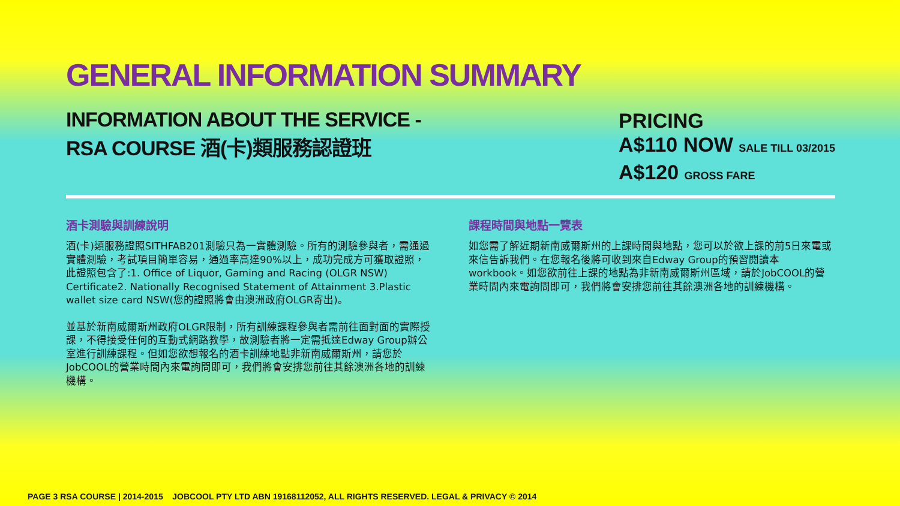GENERAL INFORMATION SUMMARY
INFORMATION ABOUT THE SERVICE -
RSA COURSE 酒(卡)類服務認證班
PRICING
A$110 NOW SALE TILL 03/2015
A$120 GROSS FARE
酒卡測驗與訓練說明
酒(卡)類服務證照SITHFAB201測驗只為一實體測驗。所有的測驗參與者，需通過實體測驗，考試項目簡單容易，通過率高達90%以上，成功完成方可獲取證照，此證照包含了:1. Office of Liquor, Gaming and Racing (OLGR NSW) Certificate2. Nationally Recognised Statement of Attainment 3.Plastic wallet size card NSW(您的證照將會由澳洲政府OLGR寄出)。
並基於新南威爾斯州政府OLGR限制，所有訓練課程參與者需前往面對面的實際授課，不得接受任何的互動式網路教學，故測驗者將一定需抵達Edway Group辦公室進行訓練課程。但如您欲想報名的酒卡訓練地點非新南威爾斯州，請您於JobCOOL的營業時間內來電詢問即可，我們將會安排您前往其餘澳洲各地的訓練機構。
課程時間與地點一覽表
如您需了解近期新南威爾斯州的上課時間與地點，您可以於欲上課的前5日來電或來信告訴我們。在您報名後將可收到來自Edway Group的預習閱讀本workbook。如您欲前往上課的地點為非新南威爾斯州區域，請於JobCOOL的營業時間內來電詢問即可，我們將會安排您前往其餘澳洲各地的訓練機構。
PAGE 3 RSA COURSE | 2014-2015 JOBCOOL PTY LTD ABN 19168112052, ALL RIGHTS RESERVED. LEGAL & PRIVACY © 2014